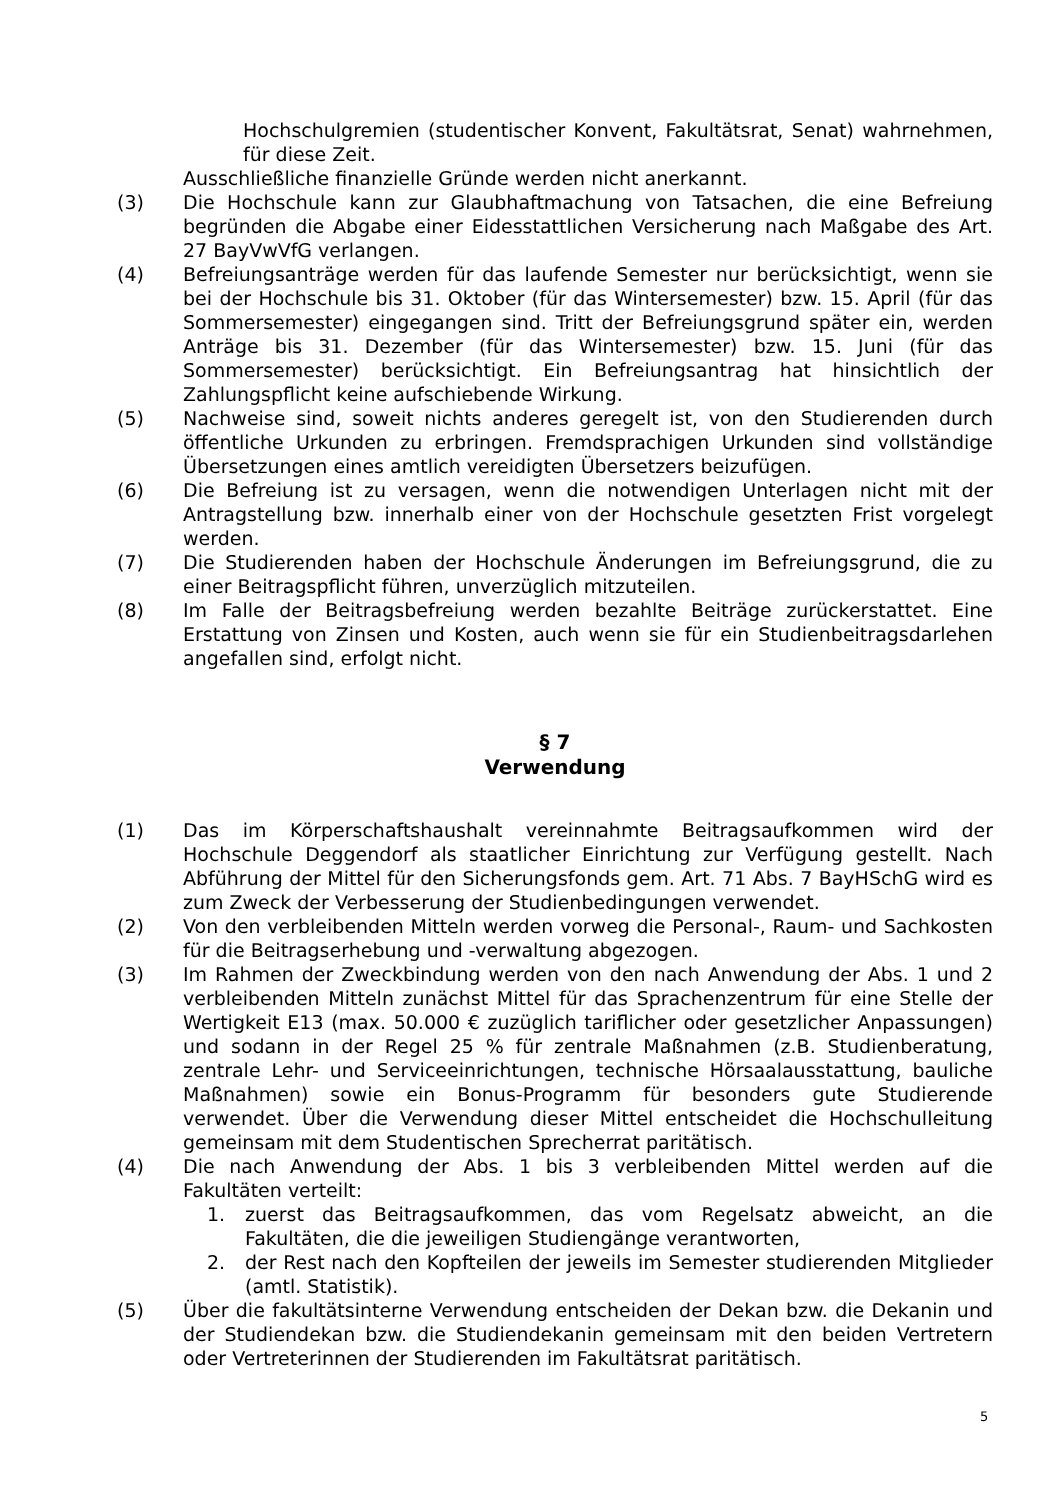Hochschulgremien (studentischer Konvent, Fakultätsrat, Senat) wahrnehmen, für diese Zeit.
Ausschließliche finanzielle Gründe werden nicht anerkannt.
(3) Die Hochschule kann zur Glaubhaftmachung von Tatsachen, die eine Befreiung begründen die Abgabe einer Eidesstattlichen Versicherung nach Maßgabe des Art. 27 BayVwVfG verlangen.
(4) Befreiungsanträge werden für das laufende Semester nur berücksichtigt, wenn sie bei der Hochschule bis 31. Oktober (für das Wintersemester) bzw. 15. April (für das Sommersemester) eingegangen sind. Tritt der Befreiungsgrund später ein, werden Anträge bis 31. Dezember (für das Wintersemester) bzw. 15. Juni (für das Sommersemester) berücksichtigt. Ein Befreiungsantrag hat hinsichtlich der Zahlungspflicht keine aufschiebende Wirkung.
(5) Nachweise sind, soweit nichts anderes geregelt ist, von den Studierenden durch öffentliche Urkunden zu erbringen. Fremdsprachigen Urkunden sind vollständige Übersetzungen eines amtlich vereidigten Übersetzers beizufügen.
(6) Die Befreiung ist zu versagen, wenn die notwendigen Unterlagen nicht mit der Antragstellung bzw. innerhalb einer von der Hochschule gesetzten Frist vorgelegt werden.
(7) Die Studierenden haben der Hochschule Änderungen im Befreiungsgrund, die zu einer Beitragspflicht führen, unverzüglich mitzuteilen.
(8) Im Falle der Beitragsbefreiung werden bezahlte Beiträge zurückerstattet. Eine Erstattung von Zinsen und Kosten, auch wenn sie für ein Studienbeitragsdarlehen angefallen sind, erfolgt nicht.
§ 7
Verwendung
(1) Das im Körperschaftshaushalt vereinnahmte Beitragsaufkommen wird der Hochschule Deggendorf als staatlicher Einrichtung zur Verfügung gestellt. Nach Abführung der Mittel für den Sicherungsfonds gem. Art. 71 Abs. 7 BayHSchG wird es zum Zweck der Verbesserung der Studienbedingungen verwendet.
(2) Von den verbleibenden Mitteln werden vorweg die Personal-, Raum- und Sachkosten für die Beitragserhebung und -verwaltung abgezogen.
(3) Im Rahmen der Zweckbindung werden von den nach Anwendung der Abs. 1 und 2 verbleibenden Mitteln zunächst Mittel für das Sprachenzentrum für eine Stelle der Wertigkeit E13 (max. 50.000 € zuzüglich tariflicher oder gesetzlicher Anpassungen) und sodann in der Regel 25 % für zentrale Maßnahmen (z.B. Studienberatung, zentrale Lehr- und Serviceeinrichtungen, technische Hörsaalausstattung, bauliche Maßnahmen) sowie ein Bonus-Programm für besonders gute Studierende verwendet. Über die Verwendung dieser Mittel entscheidet die Hochschulleitung gemeinsam mit dem Studentischen Sprecherrat paritätisch.
(4) Die nach Anwendung der Abs. 1 bis 3 verbleibenden Mittel werden auf die Fakultäten verteilt:
1. zuerst das Beitragsaufkommen, das vom Regelsatz abweicht, an die Fakultäten, die die jeweiligen Studiengänge verantworten,
2. der Rest nach den Kopfteilen der jeweils im Semester studierenden Mitglieder (amtl. Statistik).
(5) Über die fakultätsinterne Verwendung entscheiden der Dekan bzw. die Dekanin und der Studiendekan bzw. die Studiendekanin gemeinsam mit den beiden Vertretern oder Vertreterinnen der Studierenden im Fakultätsrat paritätisch.
5